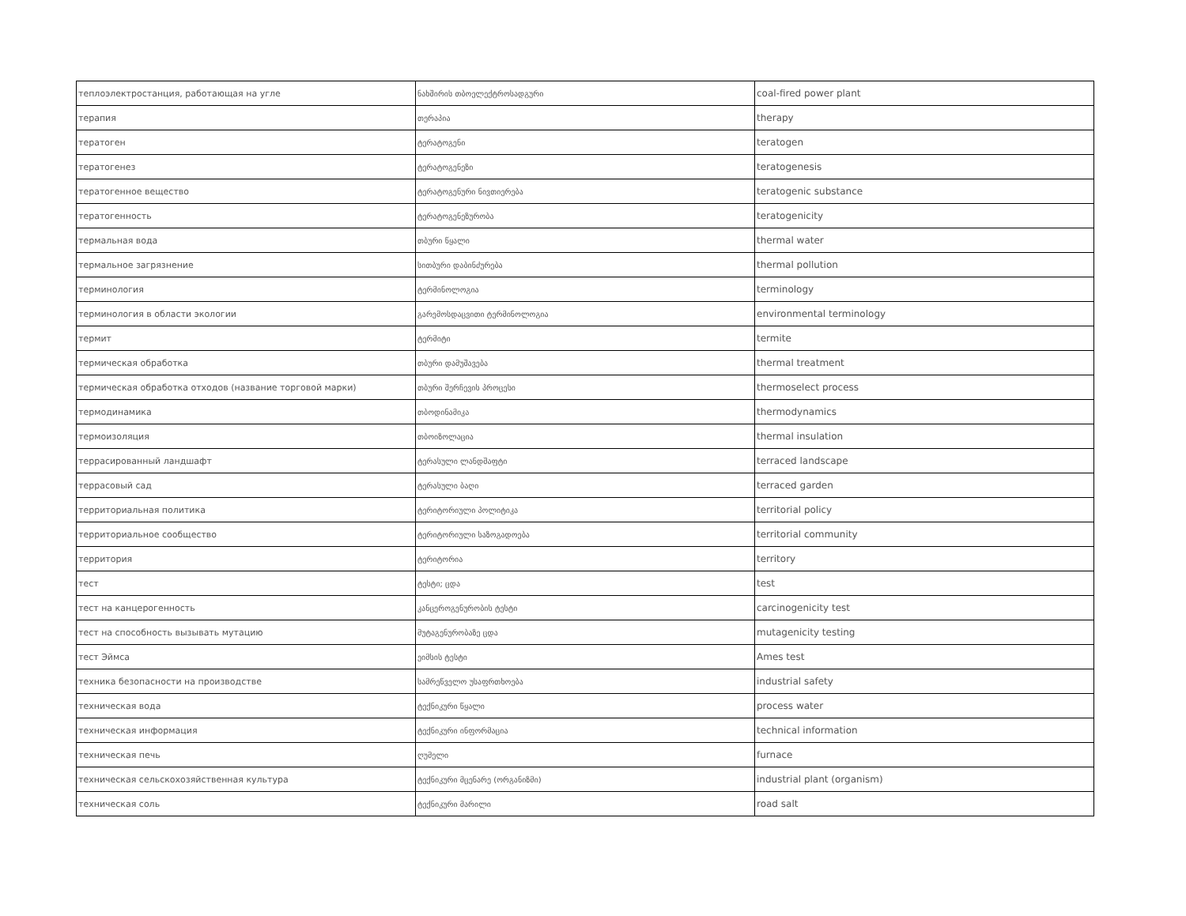| теплоэлектростанция, работающая на угле | ნახშირის თბოელექტროსადგური | coal-fired power plant |
| терапия | თერაპია | therapy |
| тератоген | ტერატოგენი | teratogen |
| тератогенез | ტერატოგენეზი | teratogenesis |
| тератогенное вещество | ტერატოგენური ნივთიერება | teratogenic substance |
| тератогенность | ტერატოგენეზურობა | teratogenicity |
| термальная вода | თბური წყალი | thermal water |
| термальное загрязнение | სითბური დაბინძურება | thermal pollution |
| терминология | ტერმინოლოგია | terminology |
| терминология в области экологии | გარემოსდაცვითი ტერმინოლოგია | environmental terminology |
| термит | ტერმიტი | termite |
| термическая обработка | თბური დამუშავება | thermal treatment |
| термическая обработка отходов (название торговой марки) | თბური შერჩევის პროცესი | thermoselect process |
| термодинамика | თბოდინამიკა | thermodynamics |
| термоизоляция | თბოიზოლაცია | thermal insulation |
| террасированный ландшафт | ტერასული ლანდშაფტი | terraced landscape |
| террасовый сад | ტერასული ბაღი | terraced garden |
| территориальная политика | ტერიტორიული პოლიტიკა | territorial policy |
| территориальное сообщество | ტერიტორიული საზოგადოება | territorial community |
| территория | ტერიტორია | territory |
| тест | ტესტი; ცდა | test |
| тест на канцерогенность | კანცეროგენურობის ტესტი | carcinogenicity test |
| тест на способность вызывать мутацию | მუტაგენურობაზე ცდა | mutagenicity testing |
| тест Эймса | ეიმსის ტესტი | Ames test |
| техника безопасности на производстве | სამრეწველო უსაფრთხოება | industrial safety |
| техническая вода | ტექნიკური წყალი | process water |
| техническая информация | ტექნიკური ინფორმაცია | technical information |
| техническая печь | ღუმელი | furnace |
| техническая сельскохозяйственная культура | ტექნიკური მცენარე (ორგანიზმი) | industrial plant (organism) |
| техническая соль | ტექნიკური მარილი | road salt |